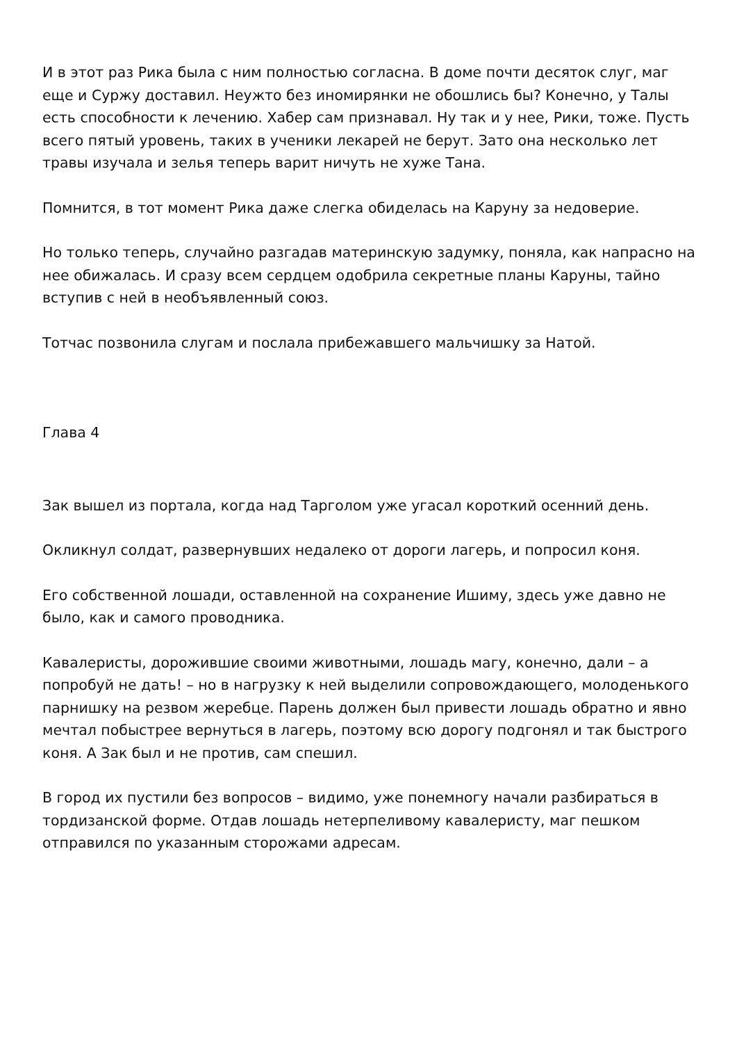И в этот раз Рика была с ним полностью согласна. В доме почти десяток слуг, маг еще и Суржу доставил. Неужто без иномирянки не обошлись бы? Конечно, у Талы есть способности к лечению. Хабер сам признавал. Ну так и у нее, Рики, тоже. Пусть всего пятый уровень, таких в ученики лекарей не берут. Зато она несколько лет травы изучала и зелья теперь варит ничуть не хуже Тана.
Помнится, в тот момент Рика даже слегка обиделась на Каруну за недоверие.
Но только теперь, случайно разгадав материнскую задумку, поняла, как напрасно на нее обижалась. И сразу всем сердцем одобрила секретные планы Каруны, тайно вступив с ней в необъявленный союз.
Тотчас позвонила слугам и послала прибежавшего мальчишку за Натой.
Глава 4
Зак вышел из портала, когда над Тарголом уже угасал короткий осенний день.
Окликнул солдат, развернувших недалеко от дороги лагерь, и попросил коня.
Его собственной лошади, оставленной на сохранение Ишиму, здесь уже давно не было, как и самого проводника.
Кавалеристы, дорожившие своими животными, лошадь магу, конечно, дали – а попробуй не дать! – но в нагрузку к ней выделили сопровождающего, молоденького парнишку на резвом жеребце. Парень должен был привести лошадь обратно и явно мечтал побыстрее вернуться в лагерь, поэтому всю дорогу подгонял и так быстрого коня. А Зак был и не против, сам спешил.
В город их пустили без вопросов – видимо, уже понемногу начали разбираться в тордизанской форме. Отдав лошадь нетерпеливому кавалеристу, маг пешком отправился по указанным сторожами адресам.